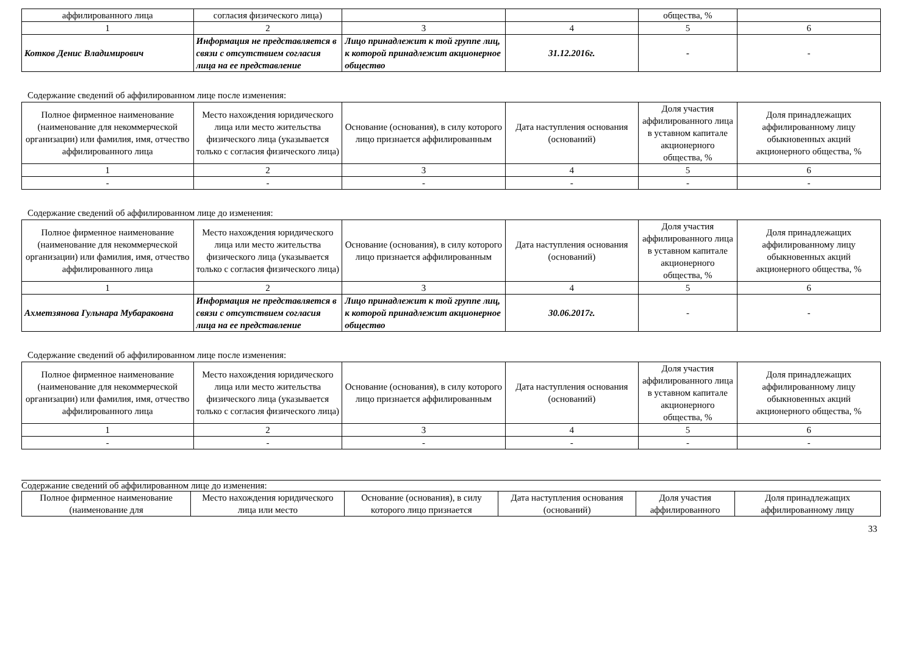| аффилированного лица | согласия физического лица) | | | общества, % | |
| 1 | 2 | 3 | 4 | 5 | 6 |
| Котков Денис Владимирович | Информация не представляется в связи с отсутствием согласия лица на ее представление | Лицо принадлежит к той группе лиц, к которой принадлежит акционерное общество | 31.12.2016г. | - | - |
Содержание сведений об аффилированном лице после изменения:
| Полное фирменное наименование (наименование для некоммерческой организации) или фамилия, имя, отчество аффилированного лица | Место нахождения юридического лица или место жительства физического лица (указывается только с согласия физического лица) | Основание (основания), в силу которого лицо признается аффилированным | Дата наступления основания (оснований) | Доля участия аффилированного лица в уставном капитале акционерного общества, % | Доля принадлежащих аффилированному лицу обыкновенных акций акционерного общества, % |
| --- | --- | --- | --- | --- | --- |
| 1 | 2 | 3 | 4 | 5 | 6 |
| - | - | - | - | - | - |
Содержание сведений об аффилированном лице до изменения:
| Полное фирменное наименование (наименование для некоммерческой организации) или фамилия, имя, отчество аффилированного лица | Место нахождения юридического лица или место жительства физического лица (указывается только с согласия физического лица) | Основание (основания), в силу которого лицо признается аффилированным | Дата наступления основания (оснований) | Доля участия аффилированного лица в уставном капитале акционерного общества, % | Доля принадлежащих аффилированному лицу обыкновенных акций акционерного общества, % |
| --- | --- | --- | --- | --- | --- |
| 1 | 2 | 3 | 4 | 5 | 6 |
| Ахметзянова Гульнара Мубараковна | Информация не представляется в связи с отсутствием согласия лица на ее представление | Лицо принадлежит к той группе лиц, к которой принадлежит акционерное общество | 30.06.2017г. | - | - |
Содержание сведений об аффилированном лице после изменения:
| Полное фирменное наименование (наименование для некоммерческой организации) или фамилия, имя, отчество аффилированного лица | Место нахождения юридического лица или место жительства физического лица (указывается только с согласия физического лица) | Основание (основания), в силу которого лицо признается аффилированным | Дата наступления основания (оснований) | Доля участия аффилированного лица в уставном капитале акционерного общества, % | Доля принадлежащих аффилированному лицу обыкновенных акций акционерного общества, % |
| --- | --- | --- | --- | --- | --- |
| 1 | 2 | 3 | 4 | 5 | 6 |
| - | - | - | - | - | - |
Содержание сведений об аффилированном лице до изменения:
| Полное фирменное наименование (наименование для | Место нахождения юридического лица или место | Основание (основания), в силу которого лицо признается | Дата наступления основания (оснований) | Доля участия аффилированного | Доля принадлежащих аффилированному лицу |
| --- | --- | --- | --- | --- | --- |
33